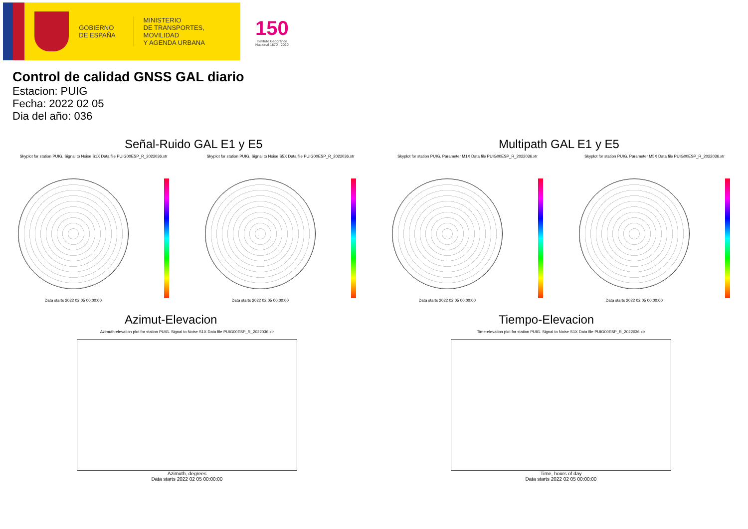GOBIERNO
DE ESPAÑA
MINISTERIO
DE TRANSPORTES, MOVILIDAD
Y AGENDA URBANA
150
Instituto Geográfico
Nacional 1870 · 2020
Control de calidad GNSS GAL diario
Estacion: PUIG
Fecha: 2022 02 05
Dia del año: 036
Señal-Ruido GAL E1 y E5
Skyplot for station PUIG. Signal to Noise S1X Data file PUIG00ESP_R_2022036.xtr Skyplot for station PUIG. Signal to Noise S5X Data file PUIG00ESP_R_2022036.xtr
Data starts 2022 02 05 00:00:00
Data starts 2022 02 05 00:00:00
Multipath GAL E1 y E5
Skyplot for station PUIG. Parameter M1X Data file PUIG00ESP_R_2022036.xtr Skyplot for station PUIG. Parameter M5X Data file PUIG00ESP_R_2022036.xtr
Data starts 2022 02 05 00:00:00
Data starts 2022 02 05 00:00:00
Azimut-Elevacion
Azimuth-elevation plot for station PUIG. Signal to Noise S1X Data file PUIG00ESP_R_2022036.xtr
Azimuth, degrees
Data starts 2022 02 05 00:00:00
Tiempo-Elevacion
Time-elevation plot for station PUIG. Signal to Noise S1X Data file PUIG00ESP_R_2022036.xtr
Time, hours of day
Data starts 2022 02 05 00:00:00